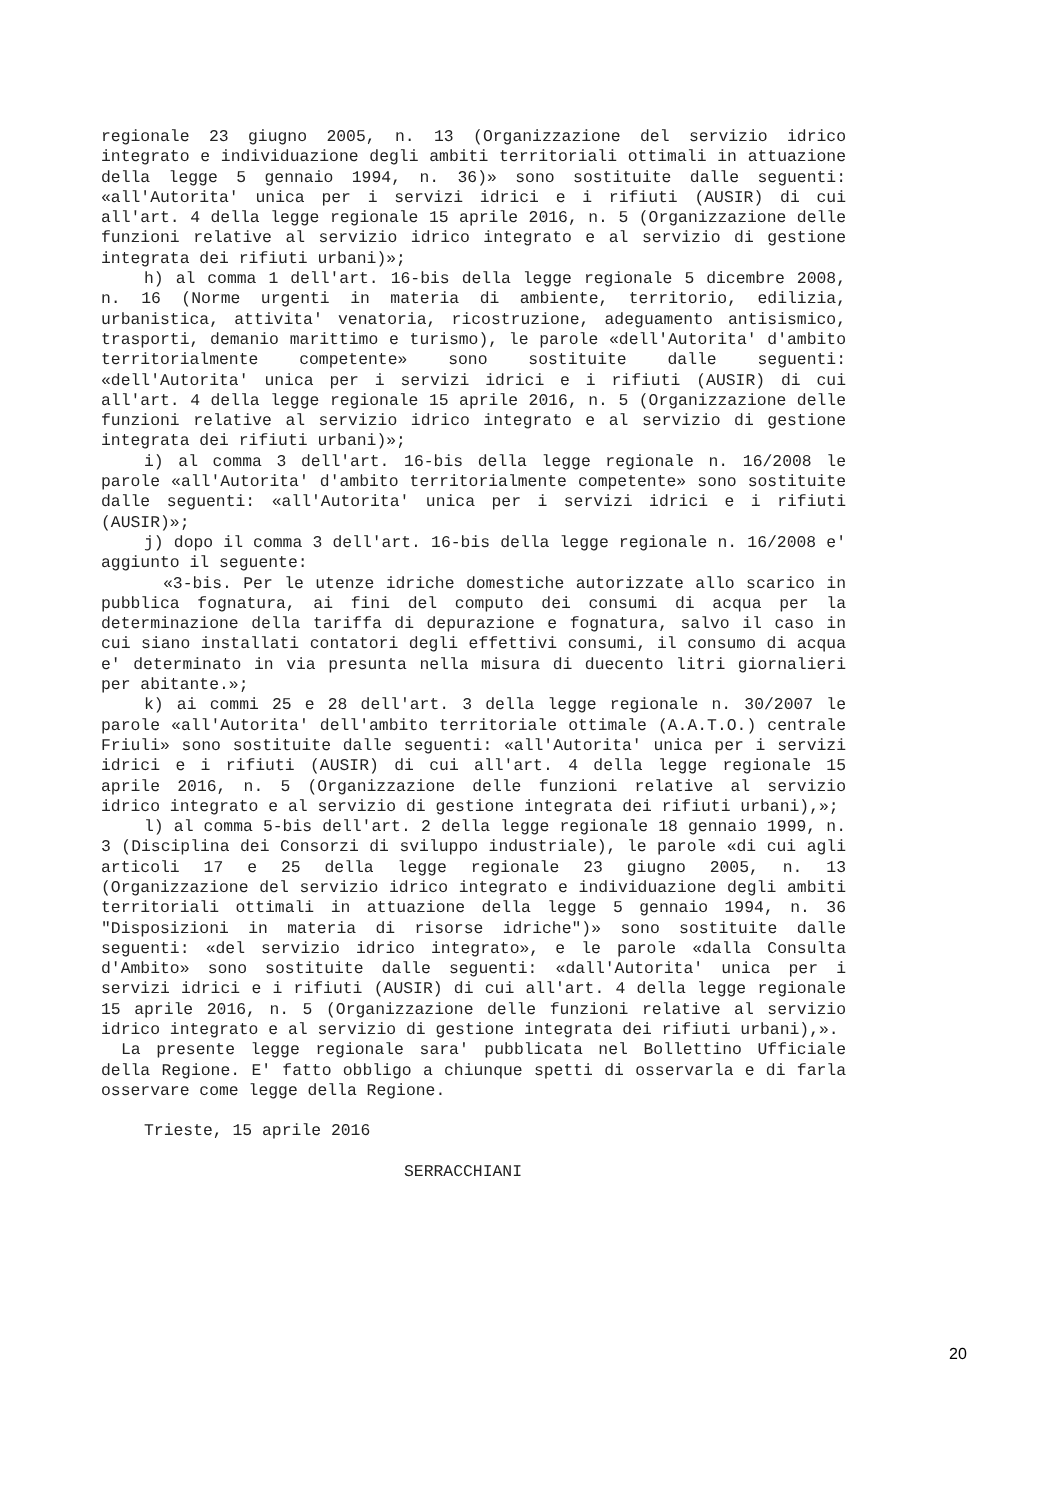regionale 23 giugno 2005, n. 13 (Organizzazione del servizio idrico integrato e individuazione degli ambiti territoriali ottimali in attuazione della legge 5 gennaio 1994, n. 36)» sono sostituite dalle seguenti: «all'Autorita' unica per i servizi idrici e i rifiuti (AUSIR) di cui all'art. 4 della legge regionale 15 aprile 2016, n. 5 (Organizzazione delle funzioni relative al servizio idrico integrato e al servizio di gestione integrata dei rifiuti urbani)»;
h) al comma 1 dell'art. 16-bis della legge regionale 5 dicembre 2008, n. 16 (Norme urgenti in materia di ambiente, territorio, edilizia, urbanistica, attivita' venatoria, ricostruzione, adeguamento antisismico, trasporti, demanio marittimo e turismo), le parole «dell'Autorita' d'ambito territorialmente competente» sono sostituite dalle seguenti: «dell'Autorita' unica per i servizi idrici e i rifiuti (AUSIR) di cui all'art. 4 della legge regionale 15 aprile 2016, n. 5 (Organizzazione delle funzioni relative al servizio idrico integrato e al servizio di gestione integrata dei rifiuti urbani)»;
i) al comma 3 dell'art. 16-bis della legge regionale n. 16/2008 le parole «all'Autorita' d'ambito territorialmente competente» sono sostituite dalle seguenti: «all'Autorita' unica per i servizi idrici e i rifiuti (AUSIR)»;
j) dopo il comma 3 dell'art. 16-bis della legge regionale n. 16/2008 e' aggiunto il seguente:
«3-bis. Per le utenze idriche domestiche autorizzate allo scarico in pubblica fognatura, ai fini del computo dei consumi di acqua per la determinazione della tariffa di depurazione e fognatura, salvo il caso in cui siano installati contatori degli effettivi consumi, il consumo di acqua e' determinato in via presunta nella misura di duecento litri giornalieri per abitante.»;
k) ai commi 25 e 28 dell'art. 3 della legge regionale n. 30/2007 le parole «all'Autorita' dell'ambito territoriale ottimale (A.A.T.O.) centrale Friuli» sono sostituite dalle seguenti: «all'Autorita' unica per i servizi idrici e i rifiuti (AUSIR) di cui all'art. 4 della legge regionale 15 aprile 2016, n. 5 (Organizzazione delle funzioni relative al servizio idrico integrato e al servizio di gestione integrata dei rifiuti urbani),»;
l) al comma 5-bis dell'art. 2 della legge regionale 18 gennaio 1999, n. 3 (Disciplina dei Consorzi di sviluppo industriale), le parole «di cui agli articoli 17 e 25 della legge regionale 23 giugno 2005, n. 13 (Organizzazione del servizio idrico integrato e individuazione degli ambiti territoriali ottimali in attuazione della legge 5 gennaio 1994, n. 36 "Disposizioni in materia di risorse idriche")» sono sostituite dalle seguenti: «del servizio idrico integrato», e le parole «dalla Consulta d'Ambito» sono sostituite dalle seguenti: «dall'Autorita' unica per i servizi idrici e i rifiuti (AUSIR) di cui all'art. 4 della legge regionale 15 aprile 2016, n. 5 (Organizzazione delle funzioni relative al servizio idrico integrato e al servizio di gestione integrata dei rifiuti urbani),».
La presente legge regionale sara' pubblicata nel Bollettino Ufficiale della Regione. E' fatto obbligo a chiunque spetti di osservarla e di farla osservare come legge della Regione.
Trieste, 15 aprile 2016
SERRACCHIANI
20